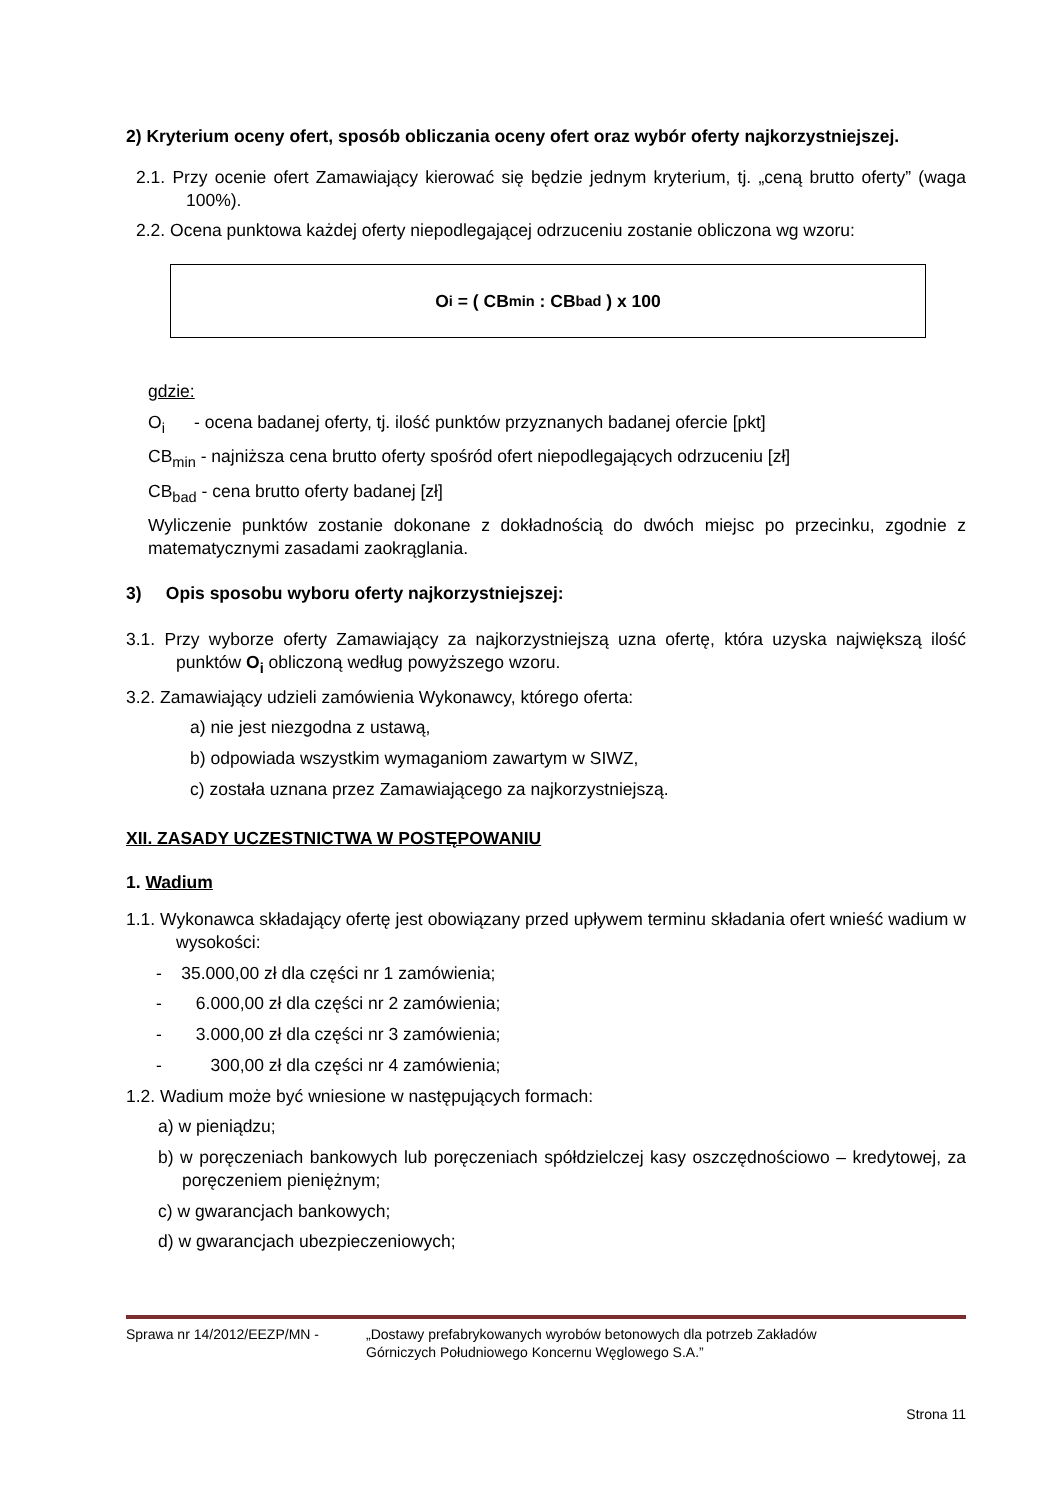2) Kryterium oceny ofert, sposób obliczania oceny ofert oraz wybór oferty najkorzystniejszej.
2.1. Przy ocenie ofert Zamawiający kierować się będzie jednym kryterium, tj. „ceną brutto oferty” (waga 100%).
2.2. Ocena punktowa każdej oferty niepodlegającej odrzuceniu zostanie obliczona wg wzoru:
O<sub>i</sub> = ( CB<sub>min</sub> : CB<sub>bad</sub> ) x 100
gdzie:
O<sub>i</sub> - ocena badanej oferty, tj. ilość punktów przyznanych badanej ofercie [pkt]
CB<sub>min</sub> - najniższa cena brutto oferty spośród ofert niepodlegających odrzuceniu [zł]
CB<sub>bad</sub> - cena brutto oferty badanej [zł]
Wyliczenie punktów zostanie dokonane z dokładnością do dwóch miejsc po przecinku, zgodnie z matematycznymi zasadami zaokrąglania.
3) Opis sposobu wyboru oferty najkorzystniejszej:
3.1. Przy wyborze oferty Zamawiający za najkorzystniejszą uzna ofertę, która uzyska największą ilość punktów O<sub>i</sub> obliczoną według powyższego wzoru.
3.2. Zamawiający udzieli zamówienia Wykonawcy, którego oferta:
a) nie jest niezgodna z ustawą,
b) odpowiada wszystkim wymaganiom zawartym w SIWZ,
c) została uznana przez Zamawiającego za najkorzystniejszą.
XII. ZASADY UCZESTNICTWA W POSTĘPOWANIU
1. Wadium
1.1. Wykonawca składający ofertę jest obowiązany przed upływem terminu składania ofert wnieść wadium w wysokości:
- 35.000,00 zł dla części nr 1 zamówienia;
- 6.000,00 zł dla części nr 2 zamówienia;
- 3.000,00 zł dla części nr 3 zamówienia;
- 300,00 zł dla części nr 4 zamówienia;
1.2. Wadium może być wniesione w następujących formach:
a) w pieniądzu;
b) w poręczeniach bankowych lub poręczeniach spółdzielczej kasy oszczędnościowo – kredytowej, za poręczeniem pieniężnym;
c) w gwarancjach bankowych;
d) w gwarancjach ubezpieczeniowych;
Sprawa nr 14/2012/EEZP/MN - „Dostawy prefabrykowanych wyrobów betonowych dla potrzeb Zakładów
Górniczych Południowego Koncernu Węglowego S.A.”
Strona 11